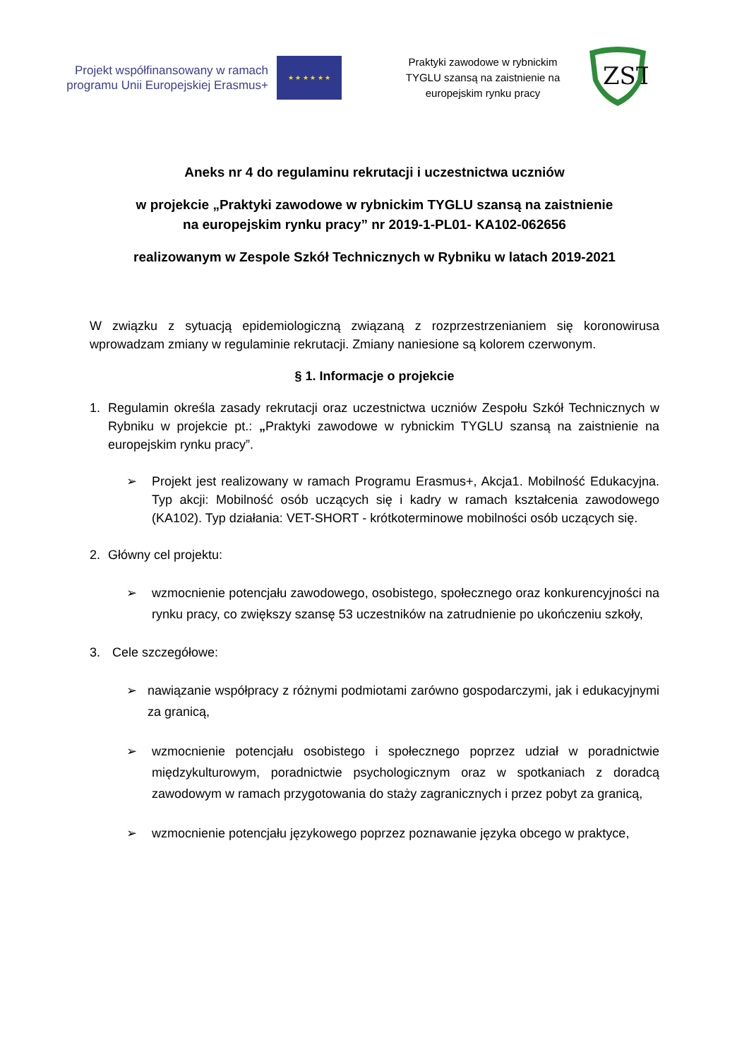Projekt współfinansowany w ramach programu Unii Europejskiej Erasmus+
★ ★ ★ ★ ★ ★
Praktyki zawodowe w rybnickim TYGLU szansą na zaistnienie na europejskim rynku pracy
ZST
Aneks nr 4 do regulaminu rekrutacji i uczestnictwa uczniów
w projekcie „Praktyki zawodowe w rybnickim TYGLU szansą na zaistnienie
na europejskim rynku pracy” nr 2019-1-PL01- KA102-062656
realizowanym w Zespole Szkół Technicznych w Rybniku w latach 2019-2021
W związku z sytuacją epidemiologiczną związaną z rozprzestrzenianiem się koronowirusa wprowadzam zmiany w regulaminie rekrutacji. Zmiany naniesione są kolorem czerwonym.
§ 1. Informacje o projekcie
1. Regulamin określa zasady rekrutacji oraz uczestnictwa uczniów Zespołu Szkół Technicznych w Rybniku w projekcie pt.: „Praktyki zawodowe w rybnickim TYGLU szansą na zaistnienie na europejskim rynku pracy”.
➢ Projekt jest realizowany w ramach Programu Erasmus+, Akcja1. Mobilność Edukacyjna. Typ akcji: Mobilność osób uczących się i kadry w ramach kształcenia zawodowego (KA102). Typ działania: VET-SHORT - krótkoterminowe mobilności osób uczących się.
2. Główny cel projektu:
➢ wzmocnienie potencjału zawodowego, osobistego, społecznego oraz konkurencyjności na rynku pracy, co zwiększy szansę 53 uczestników na zatrudnienie po ukończeniu szkoły,
3. Cele szczegółowe:
➢ nawiązanie współpracy z różnymi podmiotami zarówno gospodarczymi, jak i edukacyjnymi za granicą,
➢ wzmocnienie potencjału osobistego i społecznego poprzez udział w poradnictwie międzykulturowym, poradnictwie psychologicznym oraz w spotkaniach z doradcą zawodowym w ramach przygotowania do staży zagranicznych i przez pobyt za granicą,
➢ wzmocnienie potencjału językowego poprzez poznawanie języka obcego w praktyce,